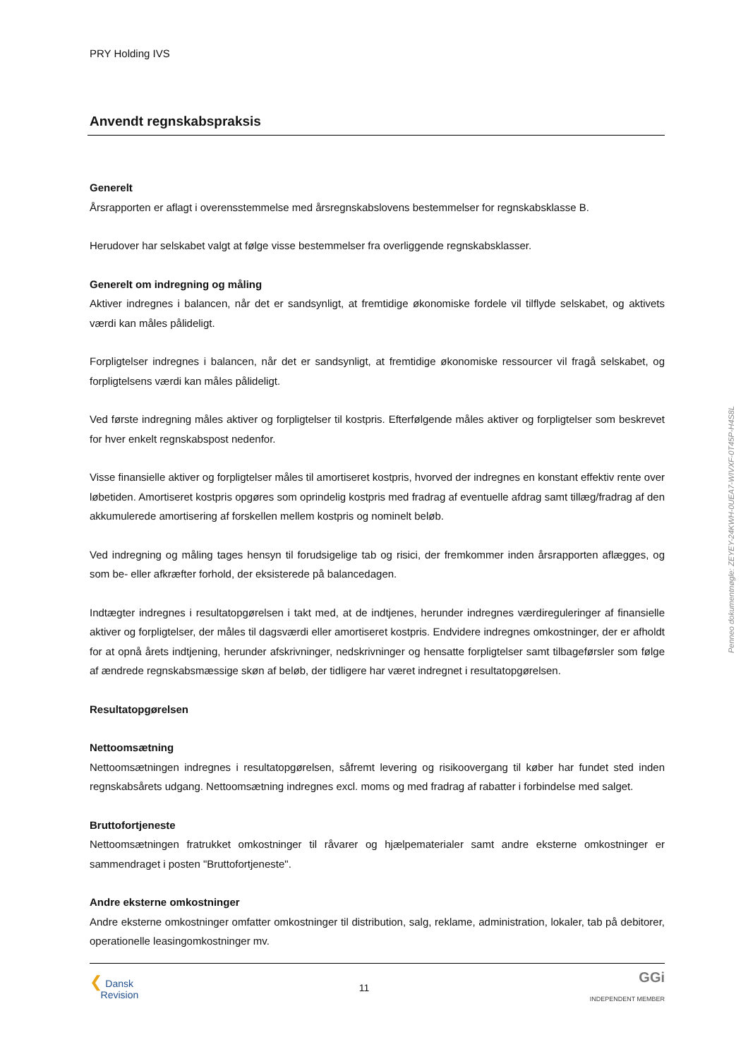PRY Holding IVS
Anvendt regnskabspraksis
Generelt
Årsrapporten er aflagt i overensstemmelse med årsregnskabslovens bestemmelser for regnskabsklasse B.
Herudover har selskabet valgt at følge visse bestemmelser fra overliggende regnskabsklasser.
Generelt om indregning og måling
Aktiver indregnes i balancen, når det er sandsynligt, at fremtidige økonomiske fordele vil tilflyde selskabet, og aktivets værdi kan måles pålideligt.
Forpligtelser indregnes i balancen, når det er sandsynligt, at fremtidige økonomiske ressourcer vil fragå selskabet, og forpligtelsens værdi kan måles pålideligt.
Ved første indregning måles aktiver og forpligtelser til kostpris. Efterfølgende måles aktiver og forpligtelser som beskrevet for hver enkelt regnskabspost nedenfor.
Visse finansielle aktiver og forpligtelser måles til amortiseret kostpris, hvorved der indregnes en konstant effektiv rente over løbetiden. Amortiseret kostpris opgøres som oprindelig kostpris med fradrag af eventuelle afdrag samt tillæg/fradrag af den akkumulerede amortisering af forskellen mellem kostpris og nominelt beløb.
Ved indregning og måling tages hensyn til forudsigelige tab og risici, der fremkommer inden årsrapporten aflægges, og som be- eller afkræfter forhold, der eksisterede på balancedagen.
Indtægter indregnes i resultatopgørelsen i takt med, at de indtjenes, herunder indregnes værdireguleringer af finansielle aktiver og forpligtelser, der måles til dagsværdi eller amortiseret kostpris. Endvidere indregnes omkostninger, der er afholdt for at opnå årets indtjening, herunder afskrivninger, nedskrivninger og hensatte forpligtelser samt tilbageførsler som følge af ændrede regnskabsmæssige skøn af beløb, der tidligere har været indregnet i resultatopgørelsen.
Resultatopgørelsen
Nettoomsætning
Nettoomsætningen indregnes i resultatopgørelsen, såfremt levering og risikoovergang til køber har fundet sted inden regnskabsårets udgang. Nettoomsætning indregnes excl. moms og med fradrag af rabatter i forbindelse med salget.
Bruttofortjeneste
Nettoomsætningen fratrukket omkostninger til råvarer og hjælpematerialer samt andre eksterne omkostninger er sammendraget i posten "Bruttofortjeneste".
Andre eksterne omkostninger
Andre eksterne omkostninger omfatter omkostninger til distribution, salg, reklame, administration, lokaler, tab på debitorer, operationelle leasingomkostninger mv.
❮ Dansk
Revision
11
GGi
INDEPENDENT MEMBER
Penneo dokumentnøgle: ZEYEY-24KWH-0UEA7-WIVXF-0T45P-H4S8L